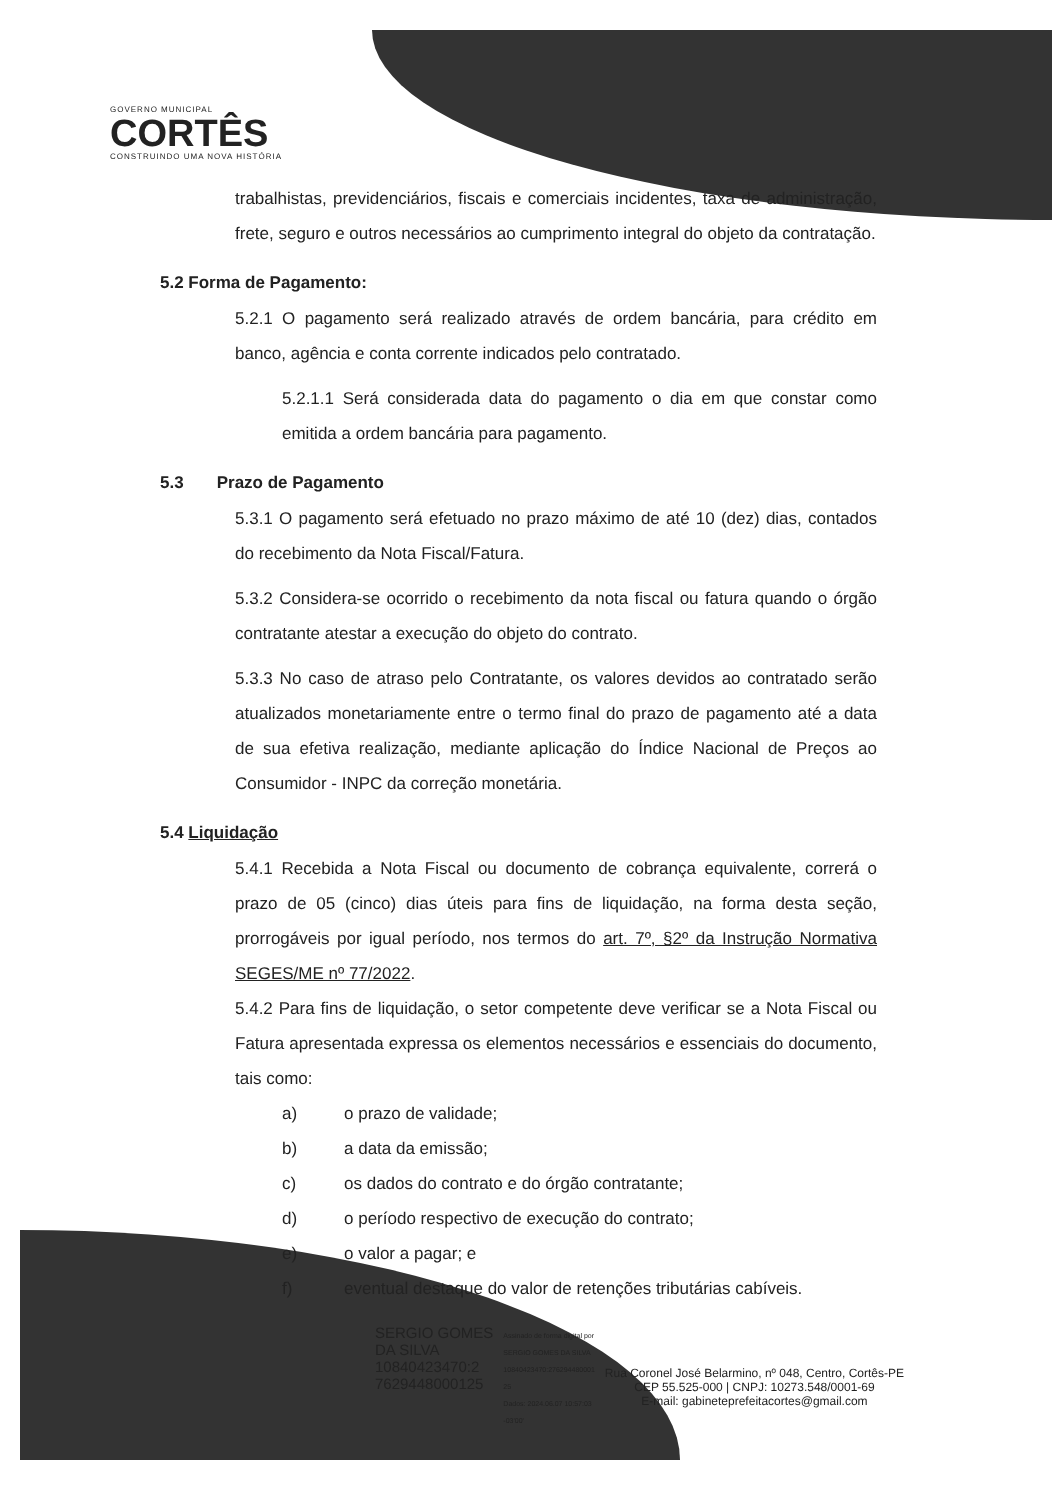GOVERNO MUNICIPAL
CORTÊS
CONSTRUINDO UMA NOVA HISTÓRIA
trabalhistas, previdenciários, fiscais e comerciais incidentes, taxa de administração, frete, seguro e outros necessários ao cumprimento integral do objeto da contratação.
5.2 Forma de Pagamento:
5.2.1 O pagamento será realizado através de ordem bancária, para crédito em banco, agência e conta corrente indicados pelo contratado.
5.2.1.1 Será considerada data do pagamento o dia em que constar como emitida a ordem bancária para pagamento.
5.3 Prazo de Pagamento
5.3.1 O pagamento será efetuado no prazo máximo de até 10 (dez) dias, contados do recebimento da Nota Fiscal/Fatura.
5.3.2 Considera-se ocorrido o recebimento da nota fiscal ou fatura quando o órgão contratante atestar a execução do objeto do contrato.
5.3.3 No caso de atraso pelo Contratante, os valores devidos ao contratado serão atualizados monetariamente entre o termo final do prazo de pagamento até a data de sua efetiva realização, mediante aplicação do Índice Nacional de Preços ao Consumidor - INPC da correção monetária.
5.4 Liquidação
5.4.1 Recebida a Nota Fiscal ou documento de cobrança equivalente, correrá o prazo de 05 (cinco) dias úteis para fins de liquidação, na forma desta seção, prorrogáveis por igual período, nos termos do art. 7º, §2º da Instrução Normativa SEGES/ME nº 77/2022.
5.4.2 Para fins de liquidação, o setor competente deve verificar se a Nota Fiscal ou Fatura apresentada expressa os elementos necessários e essenciais do documento, tais como:
a) o prazo de validade;
b) a data da emissão;
c) os dados do contrato e do órgão contratante;
d) o período respectivo de execução do contrato;
e) o valor a pagar; e
f) eventual destaque do valor de retenções tributárias cabíveis.
SERGIO GOMES
DA SILVA
10840423470:2
7629448000125
Assinado de forma digital por
SERGIO GOMES DA SILVA
10840423470:276294480001
25
Dados: 2024.06.07 10:57:03
-03'00'
Rua Coronel José Belarmino, nº 048, Centro, Cortês-PE
CEP 55.525-000 | CNPJ: 10273.548/0001-69
E-mail: gabineteprefeitacortes@gmail.com